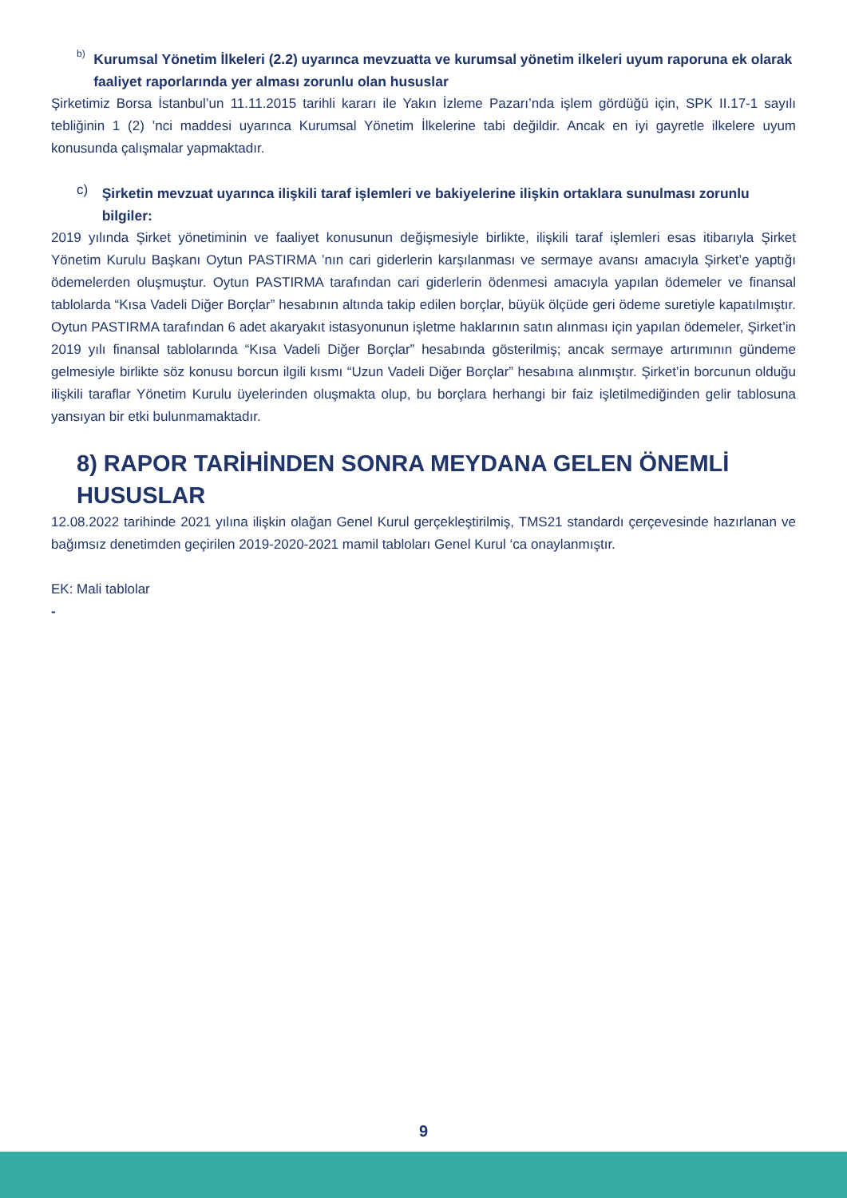b)
Kurumsal Yönetim İlkeleri (2.2) uyarınca mevzuatta ve kurumsal yönetim ilkeleri uyum raporuna ek olarak faaliyet raporlarında yer alması zorunlu olan hususlar
Şirketimiz Borsa İstanbul’un 11.11.2015 tarihli kararı ile Yakın İzleme Pazarı’nda işlem gördüğü için, SPK II.17-1 sayılı tebliğinin 1 (2) ’nci maddesi uyarınca Kurumsal Yönetim İlkelerine tabi değildir. Ancak en iyi gayretle ilkelere uyum konusunda çalışmalar yapmaktadır.
c)
Şirketin mevzuat uyarınca ilişkili taraf işlemleri ve bakiyelerine ilişkin ortaklara sunulması zorunlu bilgiler:
2019 yılında Şirket yönetiminin ve faaliyet konusunun değişmesiyle birlikte, ilişkili taraf işlemleri esas itibarıyla Şirket Yönetim Kurulu Başkanı Oytun PASTIRMA ’nın cari giderlerin karşılanması ve sermaye avansı amacıyla Şirket’e yaptığı ödemelerden oluşmuştur. Oytun PASTIRMA tarafından cari giderlerin ödenmesi amacıyla yapılan ödemeler ve finansal tablolarda “Kısa Vadeli Diğer Borçlar” hesabının altında takip edilen borçlar, büyük ölçüde geri ödeme suretiyle kapatılmıştır. Oytun PASTIRMA tarafından 6 adet akaryakıt istasyonunun işletme haklarının satın alınması için yapılan ödemeler, Şirket’in 2019 yılı finansal tablolarında “Kısa Vadeli Diğer Borçlar” hesabında gösterilmiş; ancak sermaye artırımının gündeme gelmesiyle birlikte söz konusu borcun ilgili kısmı “Uzun Vadeli Diğer Borçlar” hesabına alınmıştır. Şirket’in borcunun olduğu ilişkili taraflar Yönetim Kurulu üyelerinden oluşmakta olup, bu borçlara herhangi bir faiz işletilmediğinden gelir tablosuna yansıyan bir etki bulunmamaktadır.
8) RAPOR TARİHİNDEN SONRA MEYDANA GELEN ÖNEMLİ HUSUSLAR
12.08.2022 tarihinde 2021 yılına ilişkin olağan Genel Kurul gerçekleştirilmiş, TMS21 standardı çerçevesinde hazırlanan ve bağımsız denetimden geçirilen 2019-2020-2021 mamil tabloları Genel Kurul ‘ca onaylanmıştır.
EK: Mali tablolar
-
9